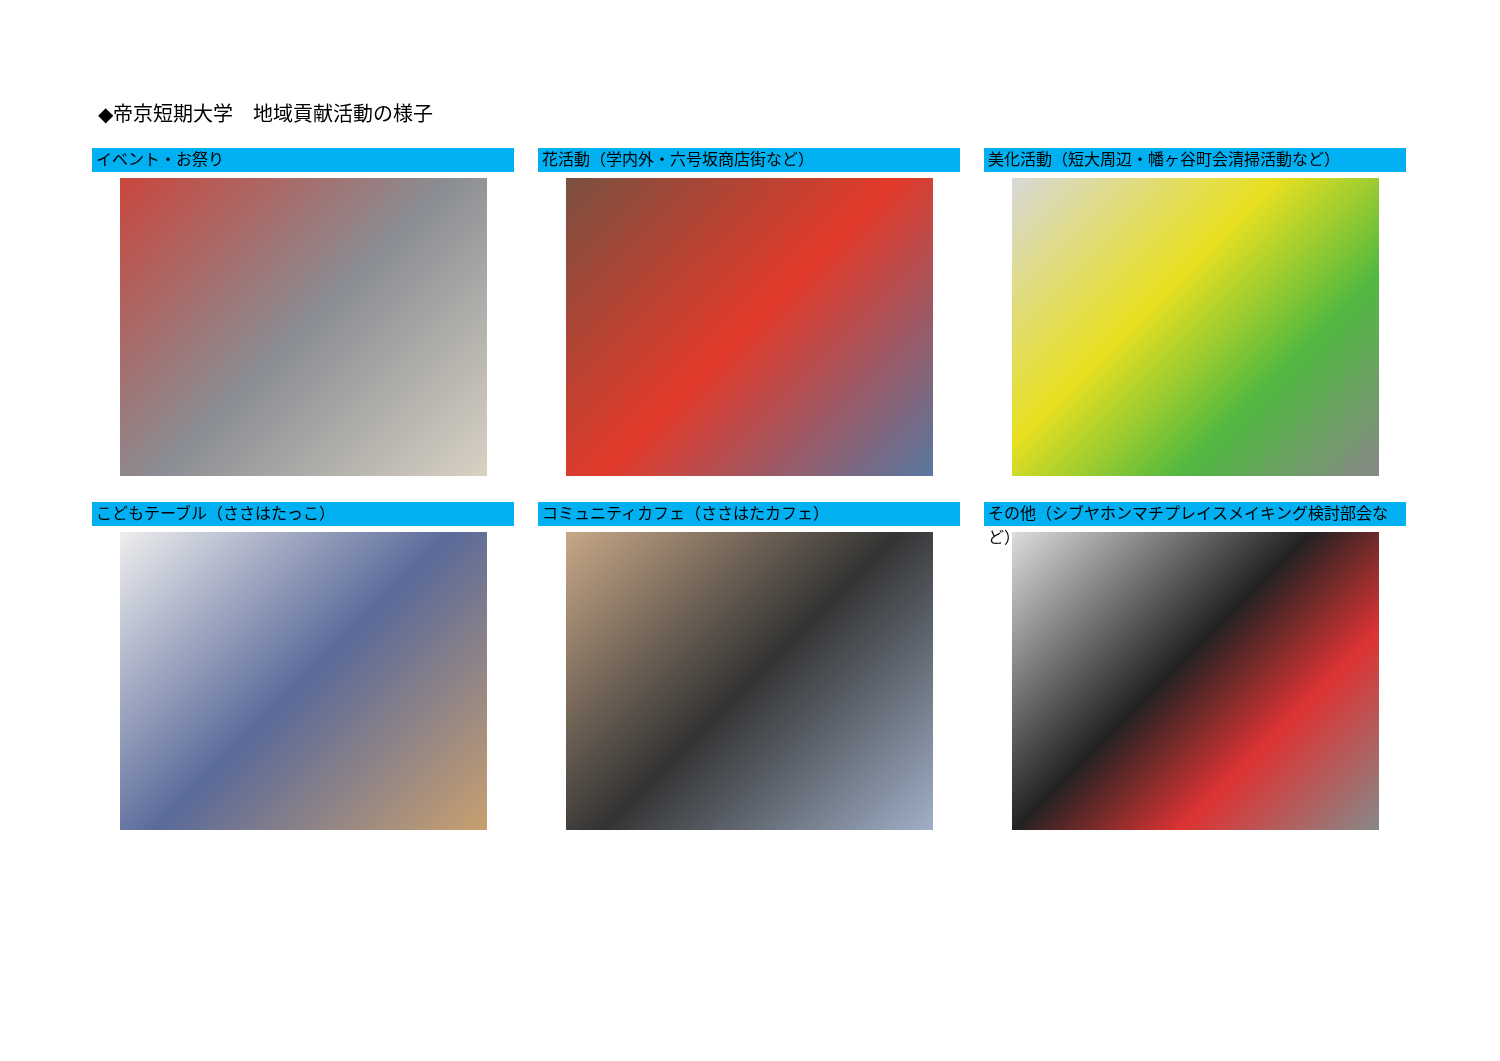◆帝京短期大学　地域貢献活動の様子
イベント・お祭り
花活動（学内外・六号坂商店街など）
美化活動（短大周辺・幡ヶ谷町会清掃活動など）
こどもテーブル（ささはたっこ）
コミュニティカフェ（ささはたカフェ）
その他（シブヤホンマチプレイスメイキング検討部会など）